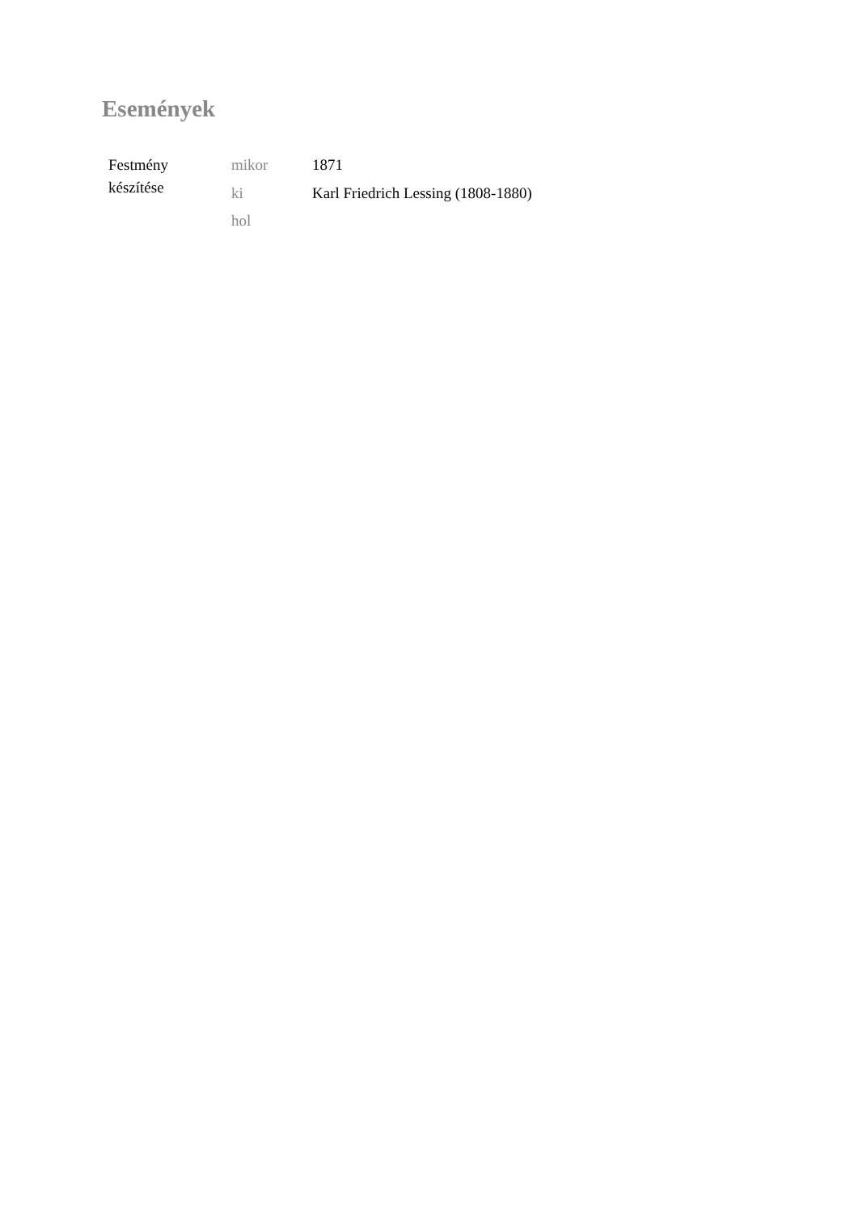Események
| Festmény készítése | mikor | 1871 |
| | ki | Karl Friedrich Lessing (1808-1880) |
| | hol | |